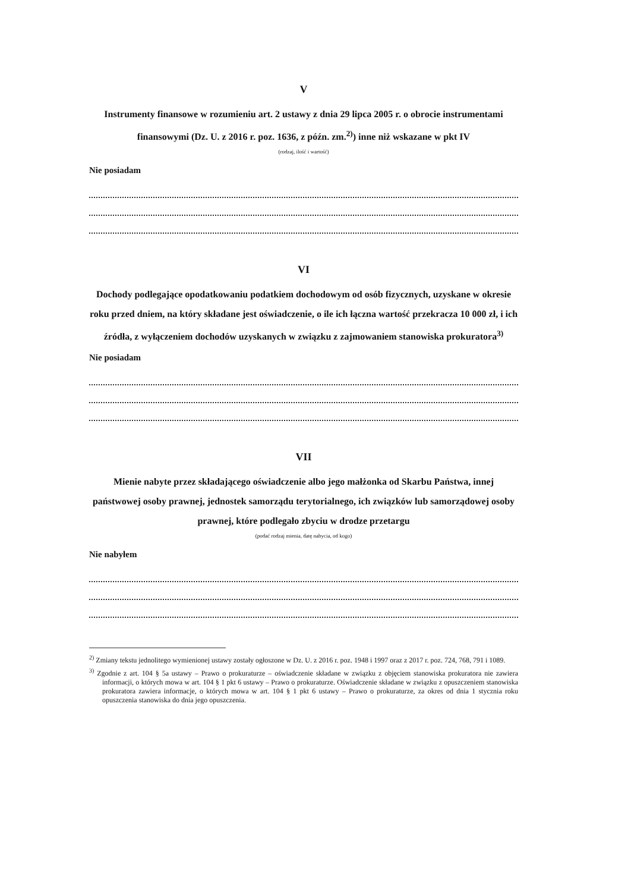V
Instrumenty finansowe w rozumieniu art. 2 ustawy z dnia 29 lipca 2005 r. o obrocie instrumentami finansowymi (Dz. U. z 2016 r. poz. 1636, z późn. zm.<sup>2)</sup>) inne niż wskazane w pkt IV
(rodzaj, ilość i wartość)
Nie posiadam
VI
Dochody podlegające opodatkowaniu podatkiem dochodowym od osób fizycznych, uzyskane w okresie roku przed dniem, na który składane jest oświadczenie, o ile ich łączna wartość przekracza 10 000 zł, i ich źródła, z wyłączeniem dochodów uzyskanych w związku z zajmowaniem stanowiska prokuratora<sup>3)</sup>
Nie posiadam
VII
Mienie nabyte przez składającego oświadczenie albo jego małżonka od Skarbu Państwa, innej państwowej osoby prawnej, jednostek samorządu terytorialnego, ich związków lub samorządowej osoby prawnej, które podlegało zbyciu w drodze przetargu
(podać rodzaj mienia, datę nabycia, od kogo)
Nie nabyłem
<sup>2)</sup> Zmiany tekstu jednolitego wymienionej ustawy zostały ogłoszone w Dz. U. z 2016 r. poz. 1948 i 1997 oraz z 2017 r. poz. 724, 768, 791 i 1089.
<sup>3)</sup> Zgodnie z art. 104 § 5a ustawy – Prawo o prokuraturze – oświadczenie składane w związku z objęciem stanowiska prokuratora nie zawiera informacji, o których mowa w art. 104 § 1 pkt 6 ustawy – Prawo o prokuraturze. Oświadczenie składane w związku z opuszczeniem stanowiska prokuratora zawiera informacje, o których mowa w art. 104 § 1 pkt 6 ustawy – Prawo o prokuraturze, za okres od dnia 1 stycznia roku opuszczenia stanowiska do dnia jego opuszczenia.